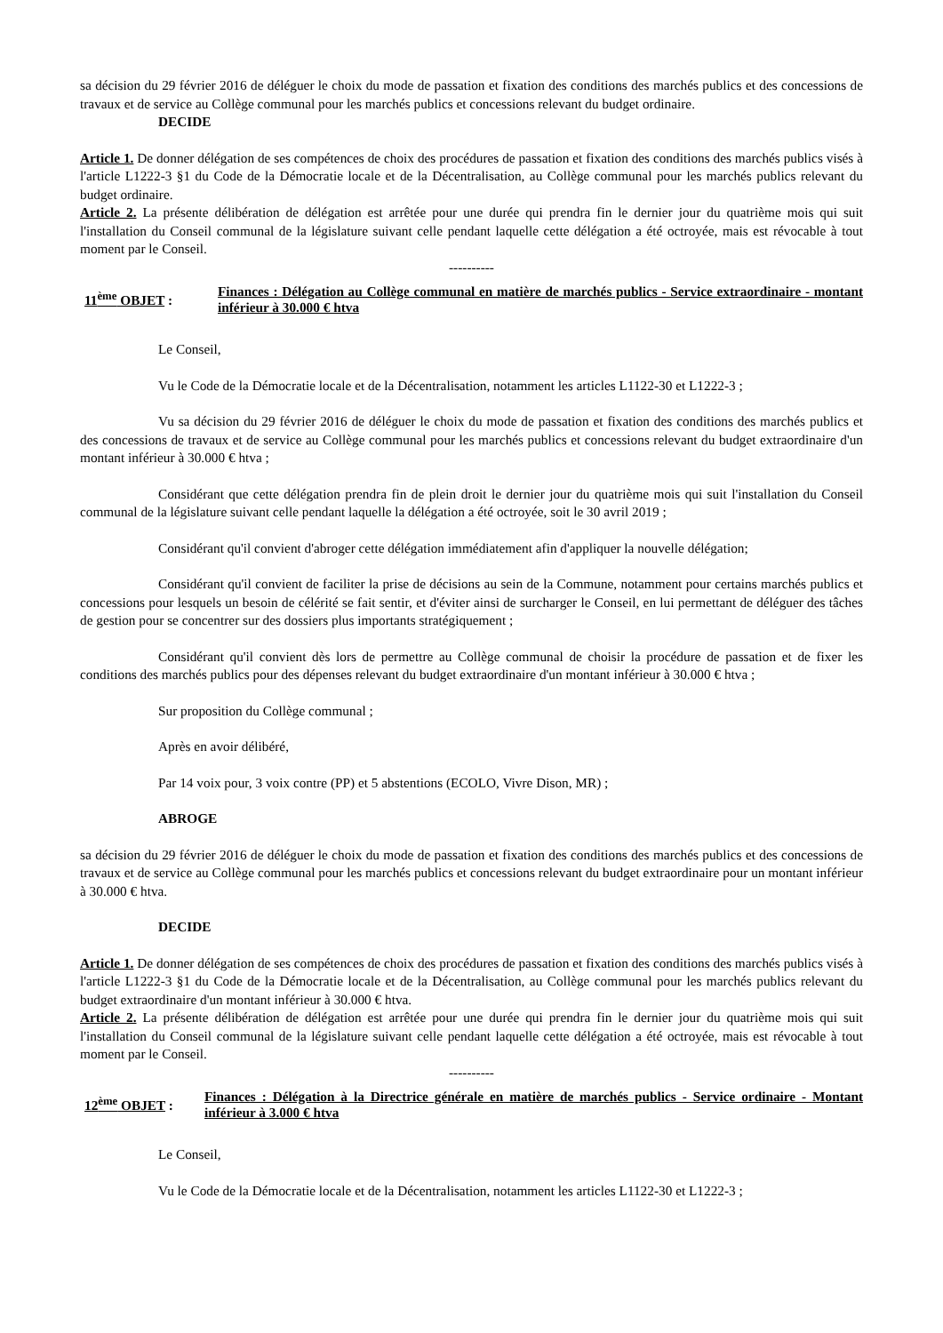sa décision du 29 février 2016 de déléguer le choix du mode de passation et fixation des conditions des marchés publics et des concessions de travaux et de service au Collège communal pour les marchés publics et concessions relevant du budget ordinaire.
DECIDE
Article 1. De donner délégation de ses compétences de choix des procédures de passation et fixation des conditions des marchés publics visés à l'article L1222-3 §1 du Code de la Démocratie locale et de la Décentralisation, au Collège communal pour les marchés publics relevant du budget ordinaire.
Article 2. La présente délibération de délégation est arrêtée pour une durée qui prendra fin le dernier jour du quatrième mois qui suit l'installation du Conseil communal de la législature suivant celle pendant laquelle cette délégation a été octroyée, mais est révocable à tout moment par le Conseil.
----------
11<sup>ème</sup> OBJET :
Finances : Délégation au Collège communal en matière de marchés publics - Service extraordinaire - montant inférieur à 30.000 € htva
Le Conseil,
Vu le Code de la Démocratie locale et de la Décentralisation, notamment les articles L1122-30 et L1222-3 ;
Vu sa décision du 29 février 2016 de déléguer le choix du mode de passation et fixation des conditions des marchés publics et des concessions de travaux et de service au Collège communal pour les marchés publics et concessions relevant du budget extraordinaire d'un montant inférieur à 30.000 € htva ;
Considérant que cette délégation prendra fin de plein droit le dernier jour du quatrième mois qui suit l'installation du Conseil communal de la législature suivant celle pendant laquelle la délégation a été octroyée, soit le 30 avril 2019 ;
Considérant qu'il convient d'abroger cette délégation immédiatement afin d'appliquer la nouvelle délégation;
Considérant qu'il convient de faciliter la prise de décisions au sein de la Commune, notamment pour certains marchés publics et concessions pour lesquels un besoin de célérité se fait sentir, et d'éviter ainsi de surcharger le Conseil, en lui permettant de déléguer des tâches de gestion pour se concentrer sur des dossiers plus importants stratégiquement ;
Considérant qu'il convient dès lors de permettre au Collège communal de choisir la procédure de passation et de fixer les conditions des marchés publics pour des dépenses relevant du budget extraordinaire d'un montant inférieur à 30.000 € htva ;
Sur proposition du Collège communal ;
Après en avoir délibéré,
Par 14 voix pour, 3 voix contre (PP) et 5 abstentions (ECOLO, Vivre Dison, MR) ;
ABROGE
sa décision du 29 février 2016 de déléguer le choix du mode de passation et fixation des conditions des marchés publics et des concessions de travaux et de service au Collège communal pour les marchés publics et concessions relevant du budget extraordinaire pour un montant inférieur à 30.000 € htva.
DECIDE
Article 1. De donner délégation de ses compétences de choix des procédures de passation et fixation des conditions des marchés publics visés à l'article L1222-3 §1 du Code de la Démocratie locale et de la Décentralisation, au Collège communal pour les marchés publics relevant du budget extraordinaire d'un montant inférieur à 30.000 € htva.
Article 2. La présente délibération de délégation est arrêtée pour une durée qui prendra fin le dernier jour du quatrième mois qui suit l'installation du Conseil communal de la législature suivant celle pendant laquelle cette délégation a été octroyée, mais est révocable à tout moment par le Conseil.
----------
12<sup>ème</sup> OBJET :
Finances : Délégation à la Directrice générale en matière de marchés publics - Service ordinaire - Montant inférieur à 3.000 € htva
Le Conseil,
Vu le Code de la Démocratie locale et de la Décentralisation, notamment les articles L1122-30 et L1222-3 ;